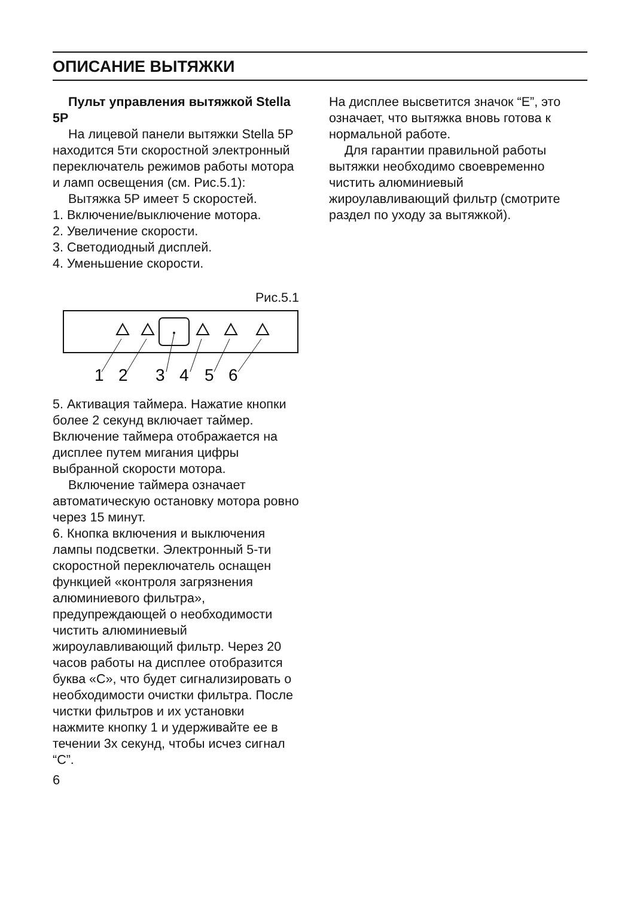ОПИСАНИЕ ВЫТЯЖКИ
Пульт управления вытяжкой Stella 5P
На лицевой панели вытяжки Stella 5P находится 5ти скоростной электронный переключатель режимов работы мотора и ламп освещения (см. Рис.5.1):
Вытяжка 5P имеет 5 скоростей.
1. Включение/выключение мотора.
2. Увеличение скорости.
3. Светодиодный дисплей.
4. Уменьшение скорости.
Рис.5.1
1
2
3
4
5
6
5. Активация таймера. Нажатие кнопки более 2 секунд включает таймер. Включение таймера отображается на дисплее путем мигания цифры выбранной скорости мотора.
Включение таймера означает автоматическую остановку мотора ровно через 15 минут.
6. Кнопка включения и выключения лампы подсветки. Электронный 5-ти скоростной переключатель оснащен функцией «контроля загрязнения алюминиевого фильтра», предупреждающей о необходимости чистить алюминиевый жироулавливающий фильтр. Через 20 часов работы на дисплее отобразится буква «C», что будет сигнализировать о необходимости очистки фильтра. После чистки фильтров и их установки нажмите кнопку 1 и удерживайте ее в течении 3х секунд, чтобы исчез сигнал “C”.
6
На дисплее высветится значок “E”, это означает, что вытяжка вновь готова к нормальной работе.
Для гарантии правильной работы вытяжки необходимо своевременно чистить алюминиевый жироулавливающий фильтр (смотрите раздел по уходу за вытяжкой).